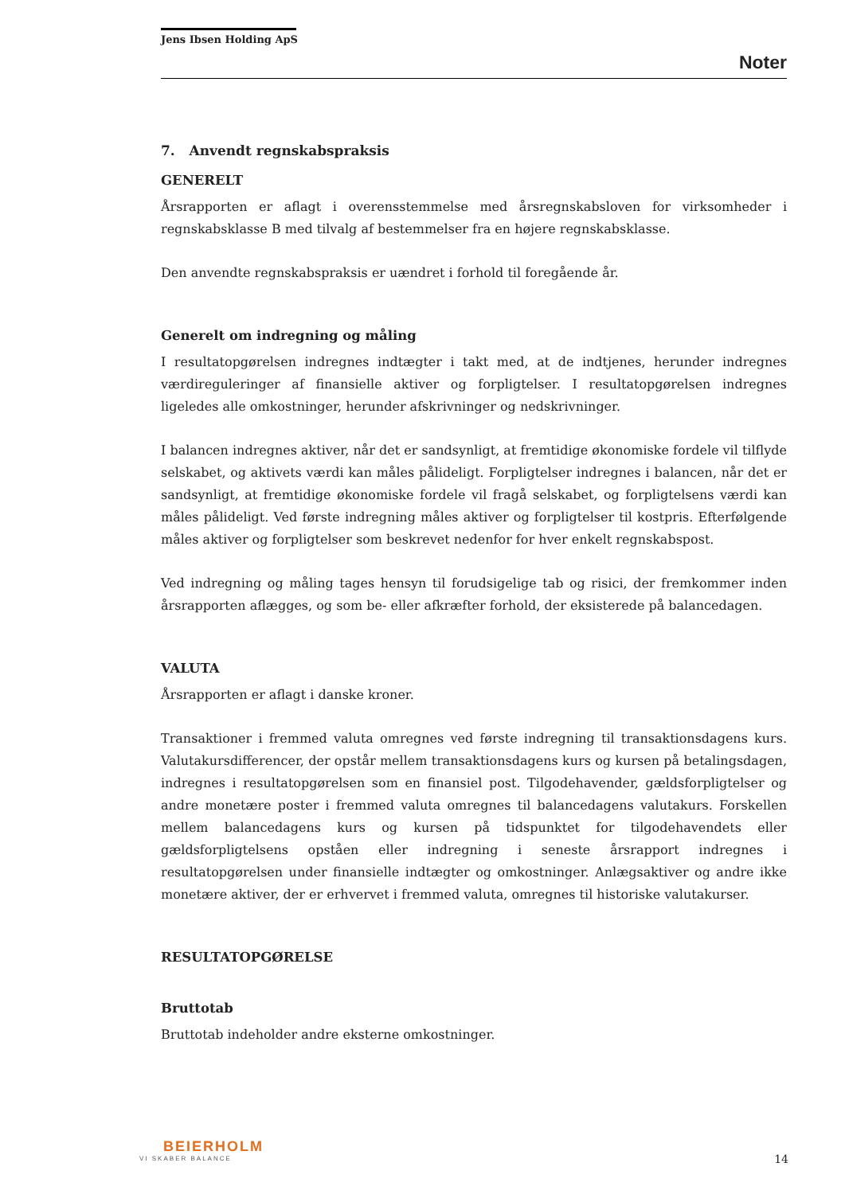Jens Ibsen Holding ApS
Noter
7. Anvendt regnskabspraksis
GENERELT
Årsrapporten er aflagt i overensstemmelse med årsregnskabsloven for virksomheder i regnskabsklasse B med tilvalg af bestemmelser fra en højere regnskabsklasse.
Den anvendte regnskabspraksis er uændret i forhold til foregående år.
Generelt om indregning og måling
I resultatopgørelsen indregnes indtægter i takt med, at de indtjenes, herunder indregnes værdireguleringer af finansielle aktiver og forpligtelser. I resultatopgørelsen indregnes ligeledes alle omkostninger, herunder afskrivninger og nedskrivninger.
I balancen indregnes aktiver, når det er sandsynligt, at fremtidige økonomiske fordele vil tilflyde selskabet, og aktivets værdi kan måles pålideligt. Forpligtelser indregnes i balancen, når det er sandsynligt, at fremtidige økonomiske fordele vil fragå selskabet, og forpligtelsens værdi kan måles pålideligt. Ved første indregning måles aktiver og forpligtelser til kostpris. Efterfølgende måles aktiver og forpligtelser som beskrevet nedenfor for hver enkelt regnskabspost.
Ved indregning og måling tages hensyn til forudsigelige tab og risici, der fremkommer inden årsrapporten aflægges, og som be- eller afkræfter forhold, der eksisterede på balancedagen.
VALUTA
Årsrapporten er aflagt i danske kroner.
Transaktioner i fremmed valuta omregnes ved første indregning til transaktionsdagens kurs. Valutakursdifferencer, der opstår mellem transaktionsdagens kurs og kursen på betalingsdagen, indregnes i resultatopgørelsen som en finansiel post. Tilgodehavender, gældsforpligtelser og andre monetære poster i fremmed valuta omregnes til balancedagens valutakurs. Forskellen mellem balancedagens kurs og kursen på tidspunktet for tilgodehavendets eller gældsforpligtelsens opståen eller indregning i seneste årsrapport indregnes i resultatopgørelsen under finansielle indtægter og omkostninger. Anlægsaktiver og andre ikke monetære aktiver, der er erhvervet i fremmed valuta, omregnes til historiske valutakurser.
RESULTATOPGØRELSE
Bruttotab
Bruttotab indeholder andre eksterne omkostninger.
BEIERHOLM
VI SKABER BALANCE
14